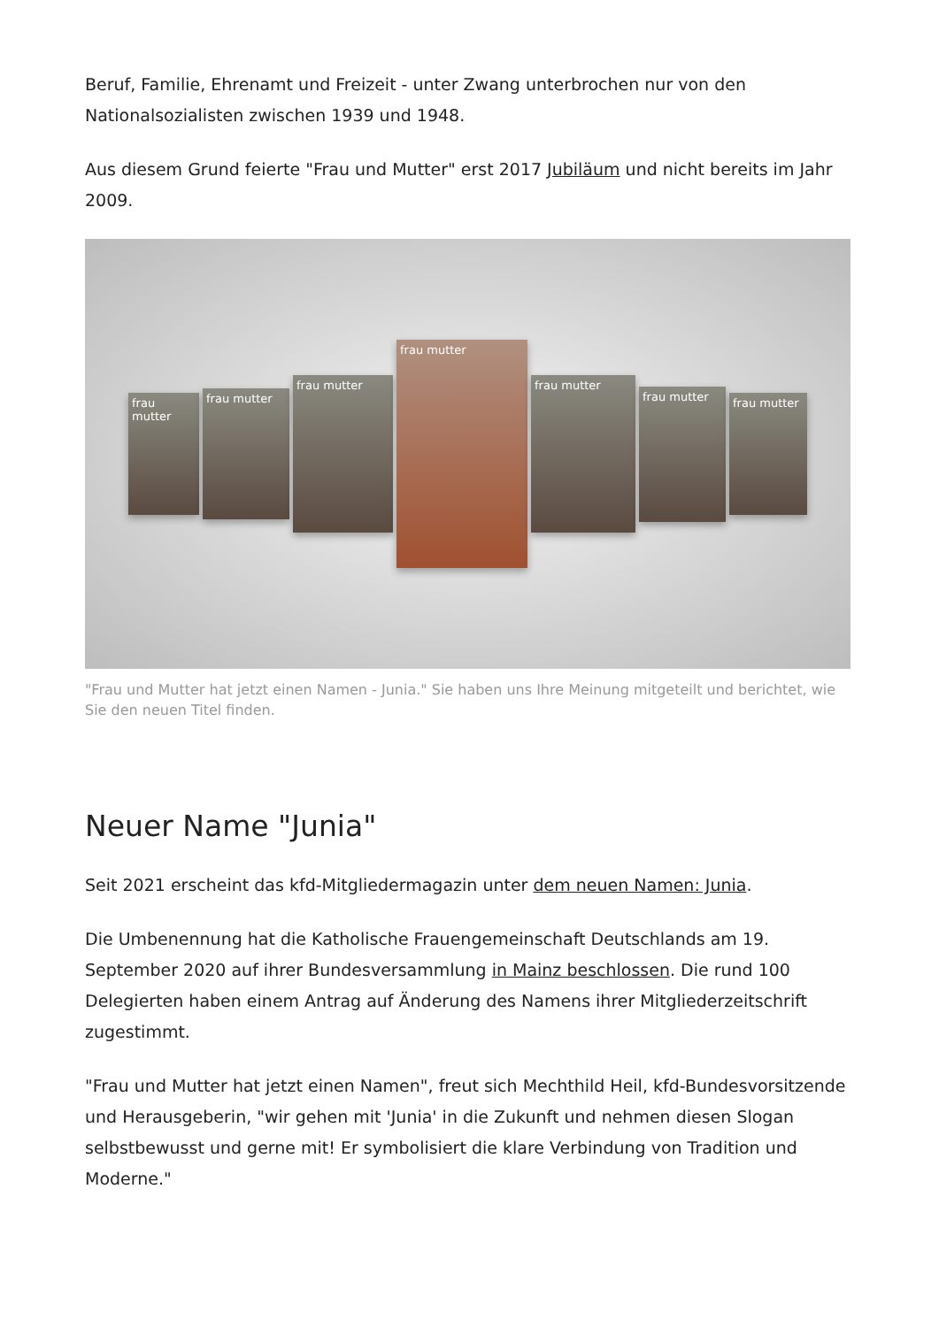Beruf, Familie, Ehrenamt und Freizeit - unter Zwang unterbrochen nur von den Nationalsozialisten zwischen 1939 und 1948.
Aus diesem Grund feierte "Frau und Mutter" erst 2017 Jubiläum und nicht bereits im Jahr 2009.
frau mutter
frau mutter
frau mutter
frau mutter
frau mutter
frau mutter
frau mutter
"Frau und Mutter hat jetzt einen Namen - Junia." Sie haben uns Ihre Meinung mitgeteilt und berichtet, wie Sie den neuen Titel finden.
Neuer Name "Junia"
Seit 2021 erscheint das kfd-Mitgliedermagazin unter dem neuen Namen: Junia.
Die Umbenennung hat die Katholische Frauengemeinschaft Deutschlands am 19. September 2020 auf ihrer Bundesversammlung in Mainz beschlossen. Die rund 100 Delegierten haben einem Antrag auf Änderung des Namens ihrer Mitgliederzeitschrift zugestimmt.
"Frau und Mutter hat jetzt einen Namen", freut sich Mechthild Heil, kfd-Bundesvorsitzende und Herausgeberin, "wir gehen mit 'Junia' in die Zukunft und nehmen diesen Slogan selbstbewusst und gerne mit! Er symbolisiert die klare Verbindung von Tradition und Moderne."